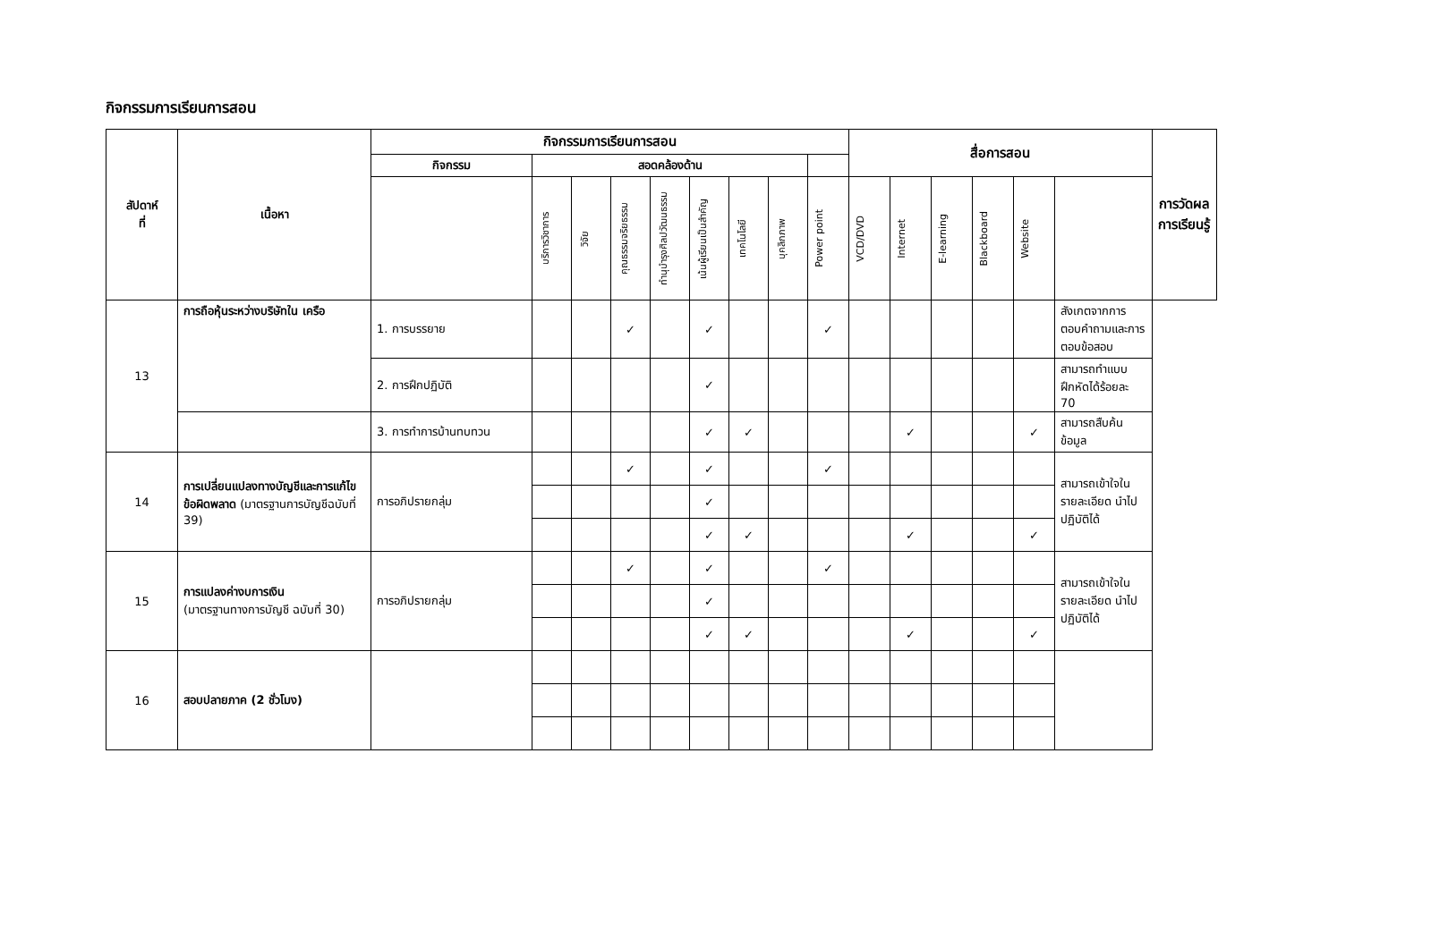กิจกรรมการเรียนการสอน
| สัปดาห์ ที่ | เนื้อหา | กิจกรรมการเรียนการสอน | | | | | | | | | สื่อการสอน | | | | | | การวัดผลการเรียนรู้ |
| --- | --- | --- | --- | --- | --- | --- | --- | --- | --- | --- | --- | --- | --- | --- | --- | --- | --- |
| | | กิจกรรม | สอดคล้องด้าน | | | | | | | | | | | | | | |
| | | | บริการวิชาการ | วิจัย | คุณธรรมจริยธรรม | ทำนุบำรุงศิลปวัฒนธรรม | เน้นผู้เรียนเป็นสำคัญ | เทคโนโลยี | บุคลิกภาพ | Power point | VCD/DVD | Internet | E-learning | Blackboard | Website | | |
| 13 | การถือหุ้นระหว่างบริษัทใน เครือ | 1. การบรรยาย | | | ✓ | | ✓ | | | ✓ | | | | | | สังเกตจากการตอบคำถามและการตอบข้อสอบ | |
| | | 2. การฝึกปฏิบัติ | | | | | ✓ | | | | | | | | | สามารถทำแบบฝึกหัดได้ร้อยละ 70 | |
| | | 3. การทำการบ้านทบทวน | | | | | ✓ | ✓ | | | | ✓ | | | ✓ | สามารถสืบค้นข้อมูล | |
| 14 | การเปลี่ยนแปลงทางบัญชีและการแก้ไขข้อผิดพลาด (มาตรฐานการบัญชีฉบับที่ 39) | การอภิปรายกลุ่ม | | | ✓ | | ✓ | | | ✓ | | | | | | สามารถเข้าใจในรายละเอียด นำไปปฏิบัติได้ | |
| | | | | | | | ✓ | | | | | | | | | | |
| | | | | | | | ✓ | ✓ | | | | ✓ | | | ✓ | | |
| 15 | การแปลงค่างบการเงิน (มาตรฐานทางการบัญชี ฉบับที่ 30) | การอภิปรายกลุ่ม | | | ✓ | | ✓ | | | ✓ | | | | | | สามารถเข้าใจในรายละเอียด นำไปปฏิบัติได้ | |
| | | | | | | | ✓ | | | | | | | | | | |
| | | | | | | | ✓ | ✓ | | | | ✓ | | | ✓ | | |
| 16 | สอบปลายภาค (2 ชั่วโมง) | | | | | | | | | | | | | | | | |